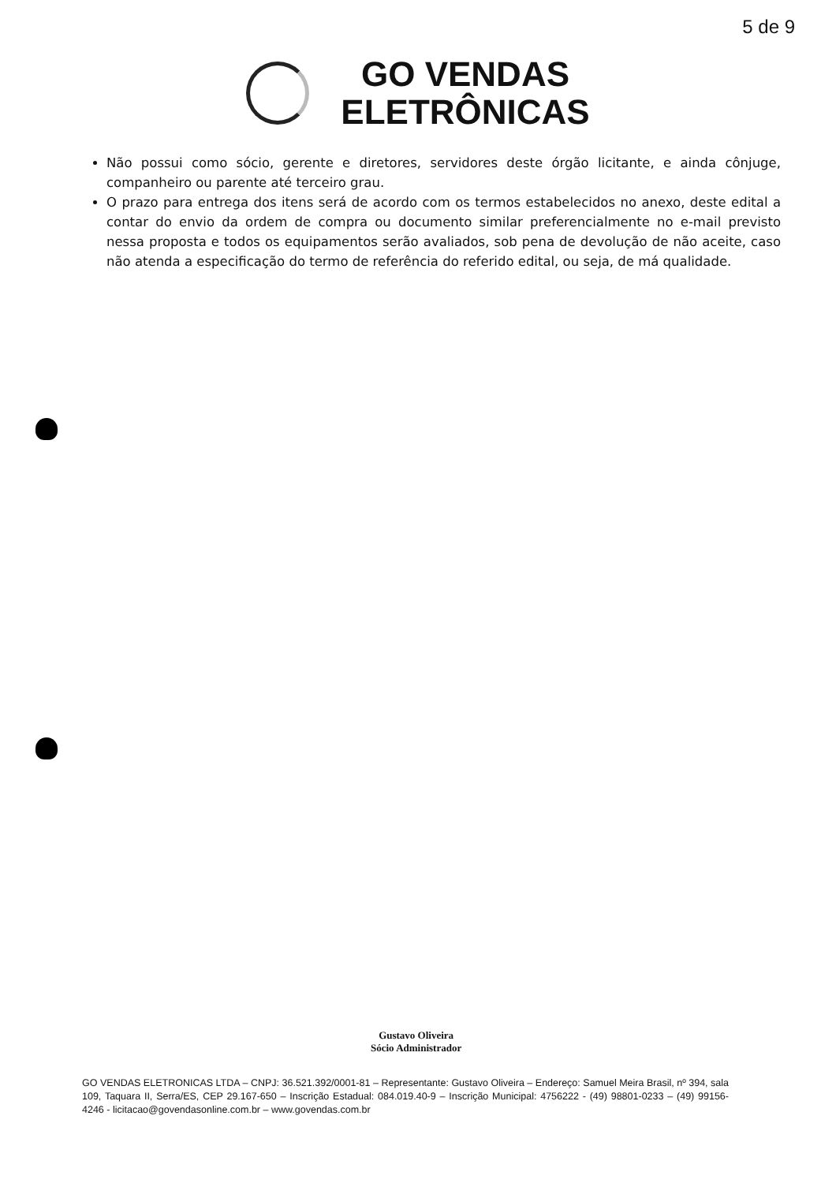5 de 9
GO VENDAS
ELETRÔNICAS
Não possui como sócio, gerente e diretores, servidores deste órgão licitante, e ainda cônjuge, companheiro ou parente até terceiro grau.
O prazo para entrega dos itens será de acordo com os termos estabelecidos no anexo, deste edital a contar do envio da ordem de compra ou documento similar preferencialmente no e-mail previsto nessa proposta e todos os equipamentos serão avaliados, sob pena de devolução de não aceite, caso não atenda a especificação do termo de referência do referido edital, ou seja, de má qualidade.
Gustavo Oliveira
Sócio Administrador
GO VENDAS ELETRONICAS LTDA – CNPJ: 36.521.392/0001-81 – Representante: Gustavo Oliveira – Endereço: Samuel Meira Brasil, nº 394, sala 109, Taquara II, Serra/ES, CEP 29.167-650 – Inscrição Estadual: 084.019.40-9 – Inscrição Municipal: 4756222 - (49) 98801-0233 – (49) 99156-4246 - licitacao@govendasonline.com.br – www.govendas.com.br